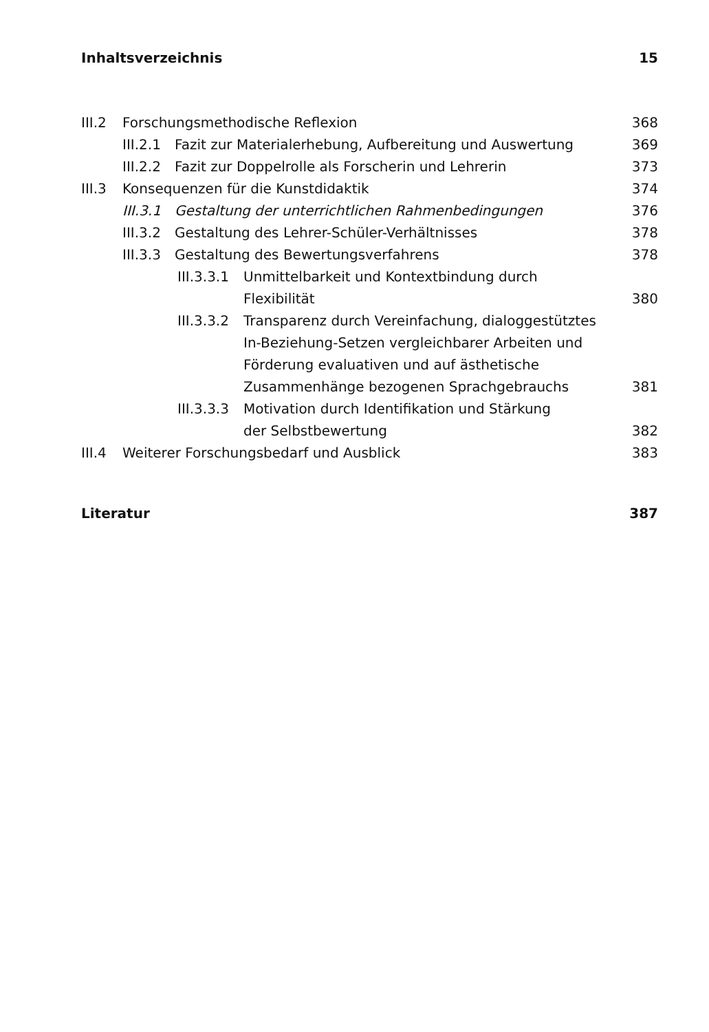Inhaltsverzeichnis 15
III.2 Forschungsmethodische Reflexion 368
III.2.1 Fazit zur Materialerhebung, Aufbereitung und Auswertung 369
III.2.2 Fazit zur Doppelrolle als Forscherin und Lehrerin 373
III.3 Konsequenzen für die Kunstdidaktik 374
III.3.1 Gestaltung der unterrichtlichen Rahmenbedingungen 376
III.3.2 Gestaltung des Lehrer-Schüler-Verhältnisses 378
III.3.3 Gestaltung des Bewertungsverfahrens 378
III.3.3.1 Unmittelbarkeit und Kontextbindung durch
Flexibilität 380
III.3.3.2 Transparenz durch Vereinfachung, dialoggestütztes In-Beziehung-Setzen vergleichbarer Arbeiten und Förderung evaluativen und auf ästhetische Zusammenhänge bezogenen Sprachgebrauchs 381
III.3.3.3 Motivation durch Identifikation und Stärkung
der Selbstbewertung 382
III.4 Weiterer Forschungsbedarf und Ausblick 383
Literatur 387